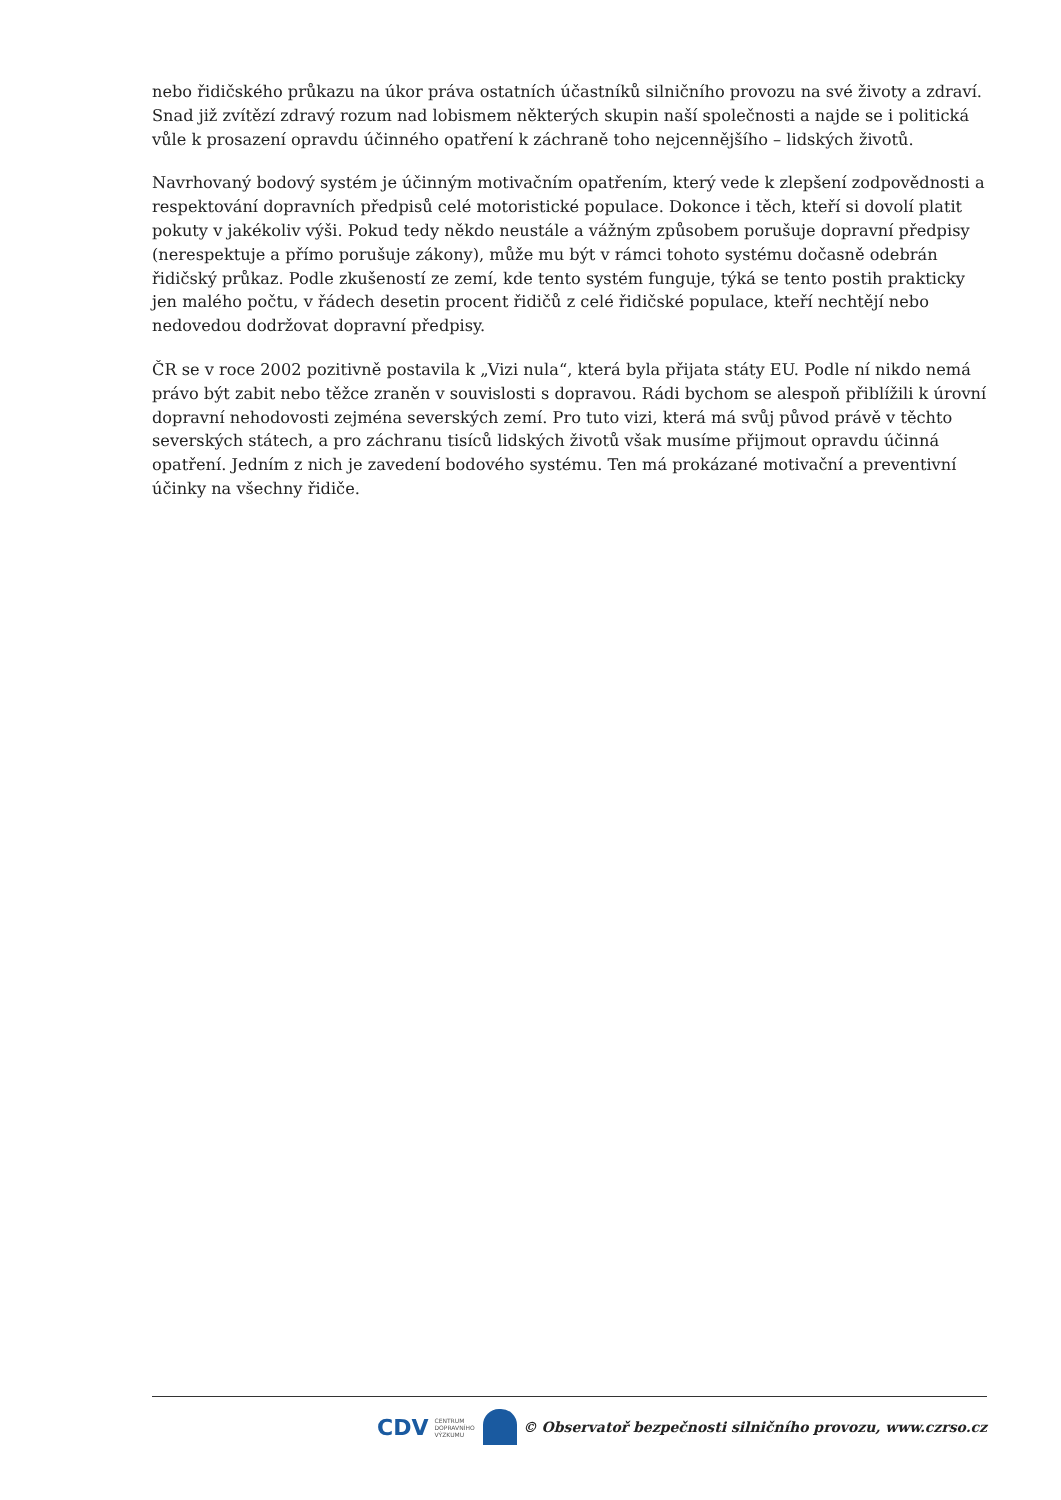nebo řidičského průkazu na úkor práva ostatních účastníků silničního provozu na své životy a zdraví. Snad již zvítězí zdravý rozum nad lobismem některých skupin naší společnosti a najde se i politická vůle k prosazení opravdu účinného opatření k záchraně toho nejcennějšího – lidských životů.
Navrhovaný bodový systém je účinným motivačním opatřením, který vede k zlepšení zodpovědnosti a respektování dopravních předpisů celé motoristické populace. Dokonce i těch, kteří si dovolí platit pokuty v jakékoliv výši. Pokud tedy někdo neustále a vážným způsobem porušuje dopravní předpisy (nerespektuje a přímo porušuje zákony), může mu být v rámci tohoto systému dočasně odebrán řidičský průkaz. Podle zkušeností ze zemí, kde tento systém funguje, týká se tento postih prakticky jen malého počtu, v řádech desetin procent řidičů z celé řidičské populace, kteří nechtějí nebo nedovedou dodržovat dopravní předpisy.
ČR se v roce 2002 pozitivně postavila k „Vizi nula“, která byla přijata státy EU. Podle ní nikdo nemá právo být zabit nebo těžce zraněn v souvislosti s dopravou. Rádi bychom se alespoň přiblížili k úrovní dopravní nehodovosti zejména severských zemí. Pro tuto vizi, která má svůj původ právě v těchto severských státech, a pro záchranu tisíců lidských životů však musíme přijmout opravdu účinná opatření. Jedním z nich je zavedení bodového systému. Ten má prokázané motivační a preventivní účinky na všechny řidiče.
CDV CENTRUM
DOPRAVNÍHO
VÝZKUMU
© Observatoř bezpečnosti silničního provozu, www.czrso.cz